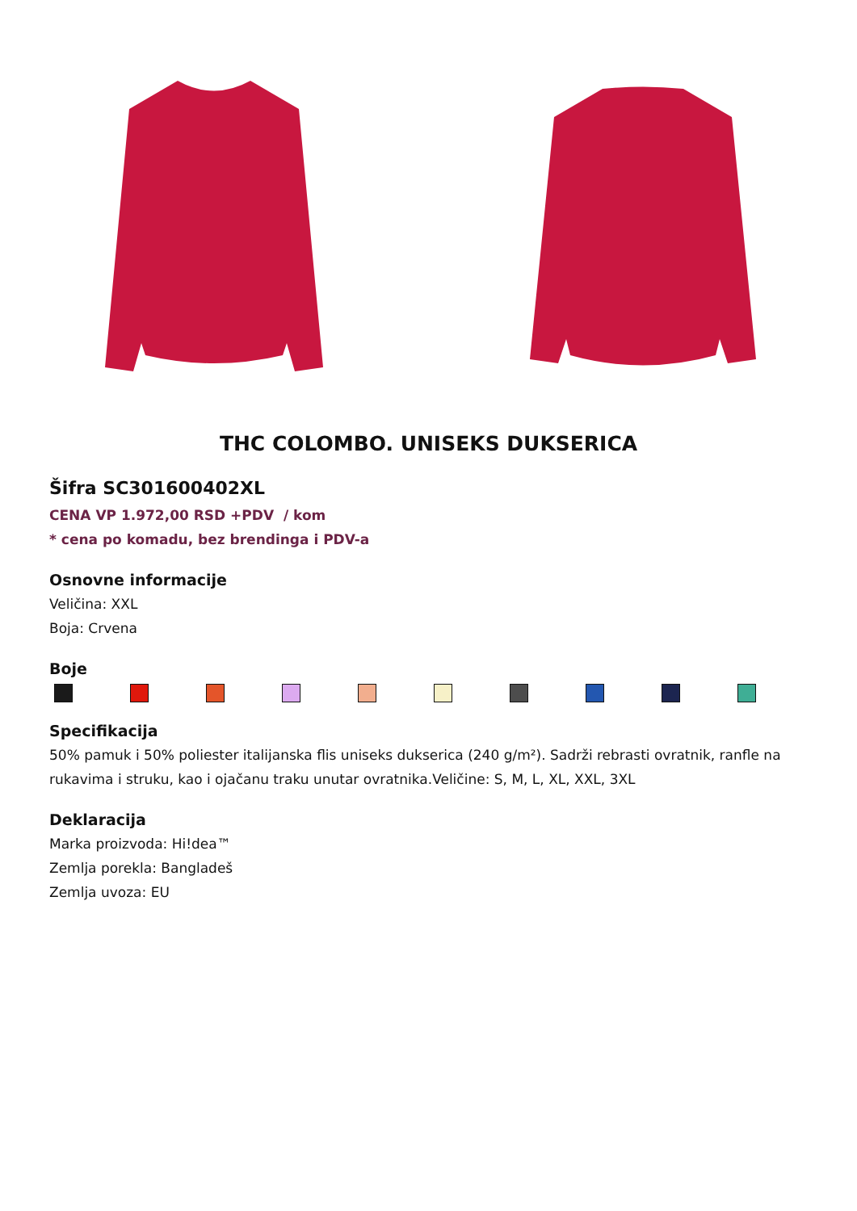THC COLOMBO. UNISEKS DUKSERICA
Šifra SC301600402XL
CENA VP 1.972,00 RSD +PDV / kom
* cena po komadu, bez brendinga i PDV-a
Osnovne informacije
Veličina: XXL
Boja: Crvena
Boje
Specifikacija
50% pamuk i 50% poliester italijanska flis uniseks dukserica (240 g/m²). Sadrži rebrasti ovratnik, ranfle na rukavima i struku, kao i ojačanu traku unutar ovratnika.Veličine: S, M, L, XL, XXL, 3XL
Deklaracija
Marka proizvoda: Hi!dea™
Zemlja porekla: Bangladeš
Zemlja uvoza: EU